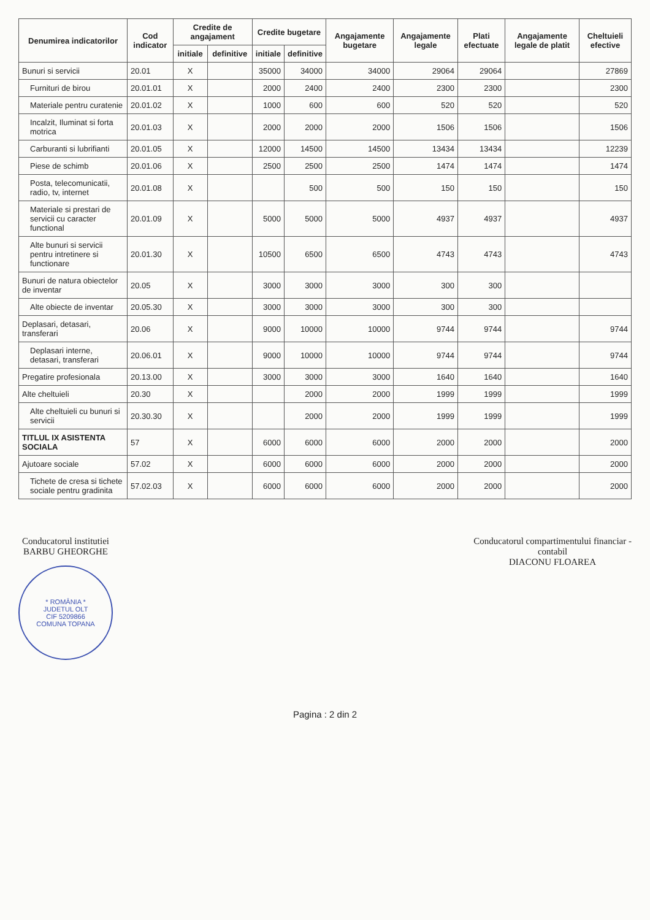| Denumirea indicatorilor | Cod indicator | Credite de angajament | | Credite bugetare | | Angajamente bugetare | Angajamente legale | Plati efectuate | Angajamente legale de platit | Cheltuieli efective |
| --- | --- | --- | --- | --- | --- | --- | --- | --- | --- | --- |
| | | initiale | definitive | initiale | definitive | | | | | |
| Bunuri si servicii | 20.01 | X | | 35000 | 34000 | 34000 | 29064 | 29064 | | 27869 |
| Furnituri de birou | 20.01.01 | X | | 2000 | 2400 | 2400 | 2300 | 2300 | | 2300 |
| Materiale pentru curatenie | 20.01.02 | X | | 1000 | 600 | 600 | 520 | 520 | | 520 |
| Incalzit, Iluminat si forta motrica | 20.01.03 | X | | 2000 | 2000 | 2000 | 1506 | 1506 | | 1506 |
| Carburanti si lubrifianti | 20.01.05 | X | | 12000 | 14500 | 14500 | 13434 | 13434 | | 12239 |
| Piese de schimb | 20.01.06 | X | | 2500 | 2500 | 2500 | 1474 | 1474 | | 1474 |
| Posta, telecomunicatii, radio, tv, internet | 20.01.08 | X | | | 500 | 500 | 150 | 150 | | 150 |
| Materiale si prestari de servicii cu caracter functional | 20.01.09 | X | | 5000 | 5000 | 5000 | 4937 | 4937 | | 4937 |
| Alte bunuri si servicii pentru intretinere si functionare | 20.01.30 | X | | 10500 | 6500 | 6500 | 4743 | 4743 | | 4743 |
| Bunuri de natura obiectelor de inventar | 20.05 | X | | 3000 | 3000 | 3000 | 300 | 300 | | |
| Alte obiecte de inventar | 20.05.30 | X | | 3000 | 3000 | 3000 | 300 | 300 | | |
| Deplasari, detasari, transferari | 20.06 | X | | 9000 | 10000 | 10000 | 9744 | 9744 | | 9744 |
| Deplasari interne, detasari, transferari | 20.06.01 | X | | 9000 | 10000 | 10000 | 9744 | 9744 | | 9744 |
| Pregatire profesionala | 20.13.00 | X | | 3000 | 3000 | 3000 | 1640 | 1640 | | 1640 |
| Alte cheltuieli | 20.30 | X | | | 2000 | 2000 | 1999 | 1999 | | 1999 |
| Alte cheltuieli cu bunuri si servicii | 20.30.30 | X | | | 2000 | 2000 | 1999 | 1999 | | 1999 |
| TITLUL IX ASISTENTA SOCIALA | 57 | X | | 6000 | 6000 | 6000 | 2000 | 2000 | | 2000 |
| Ajutoare sociale | 57.02 | X | | 6000 | 6000 | 6000 | 2000 | 2000 | | 2000 |
| Tichete de cresa si tichete sociale pentru gradinita | 57.02.03 | X | | 6000 | 6000 | 6000 | 2000 | 2000 | | 2000 |
Conducatorul institutiei
BARBU GHEORGHE
* ROMÂNIA *
JUDETUL OLT
CIF 5209866
COMUNA TOPANA
Conducatorul compartimentului financiar -
contabil
DIACONU FLOAREA
Pagina : 2 din 2